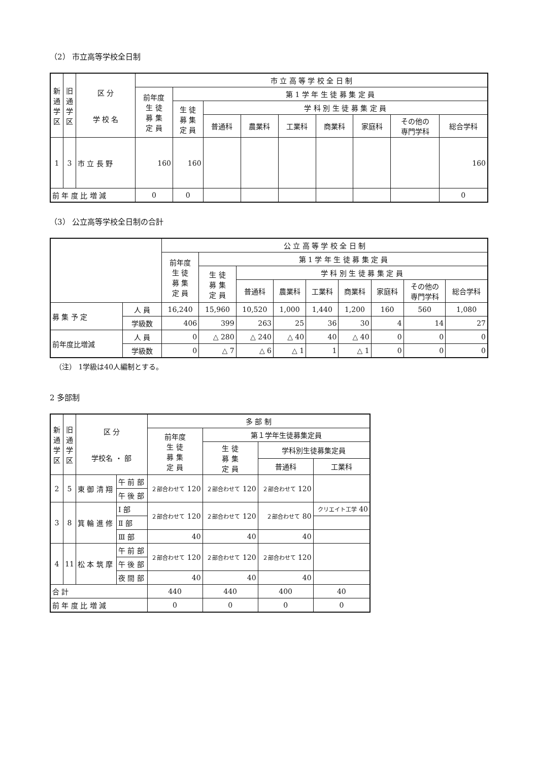（2） 市立高等学校全日制
| 新通学区 | 旧通学区 | 区 分 学 校 名 | 市 立 高 等 学 校 全 日 制 | | | | | | | | |
| --- | --- | --- | --- | --- | --- | --- | --- | --- | --- | --- | --- |
| | | | 前年度 生 徒 募 集 定 員 | 第 1 学 年 生 徒 募 集 定 員 | | | | | | | |
| | | | | 生 徒 募 集 定 員 | 学 科 別 生 徒 募 集 定 員 | | | | | | |
| | | | | | 普通科 | 農業科 | 工業科 | 商業科 | 家庭科 | その他の 専門学科 | 総合学科 |
| 1 | 3 | 市 立 長 野 | 160 | 160 | | | | | | | 160 |
| 前 年 度 比 増 減 | | | 0 | 0 | | | | | | | 0 |
（3） 公立高等学校全日制の合計
| | | 公 立 高 等 学 校 全 日 制 | | | | | | | | |
| --- | --- | --- | --- | --- | --- | --- | --- | --- | --- | --- |
| | | 前年度 生 徒 募 集 定 員 | 第 1 学 年 生 徒 募 集 定 員 | | | | | | | |
| | | | 生 徒 募 集 定 員 | 学 科 別 生 徒 募 集 定 員 | | | | | | |
| | | | | 普通科 | 農業科 | 工業科 | 商業科 | 家庭科 | その他の 専門学科 | 総合学科 |
| 募 集 予 定 | 人 員 | 16,240 | 15,960 | 10,520 | 1,000 | 1,440 | 1,200 | 160 | 560 | 1,080 |
| | 学級数 | 406 | 399 | 263 | 25 | 36 | 30 | 4 | 14 | 27 |
| 前年度比増減 | 人 員 | 0 | △ 280 | △ 240 | △ 40 | 40 | △ 40 | 0 | 0 | 0 |
| | 学級数 | 0 | △ 7 | △ 6 | △ 1 | 1 | △ 1 | 0 | 0 | 0 |
（注） 1学級は40人編制とする。
2 多部制
| 新通学区 | 旧通学区 | 区 分 学校名 ・ 部 | | 多 部 制 | | | |
| --- | --- | --- | --- | --- | --- | --- | --- |
| | | | | 前年度 生 徒 募 集 定 員 | 第１学年生徒募集定員 | | |
| | | | | | 生 徒 募 集 定 員 | 学科別生徒募集定員 | |
| | | | | | | 普通科 | 工業科 |
| 2 | 5 | 東 御 清 翔 | 午 前 部 | ２部合わせて 120 | ２部合わせて 120 | ２部合わせて 120 | |
| | | | 午 後 部 | | | | |
| 3 | 8 | 箕 輪 進 修 | Ⅰ 部 | ２部合わせて 120 | ２部合わせて 120 | ２部合わせて 80 | クリエイト工学 40 |
| | | | Ⅱ 部 | | | | |
| | | | Ⅲ 部 | 40 | 40 | 40 | |
| 4 | 11 | 松 本 筑 摩 | 午 前 部 | ２部合わせて 120 | ２部合わせて 120 | ２部合わせて 120 | |
| | | | 午 後 部 | | | | |
| | | | 夜 間 部 | 40 | 40 | 40 | |
| 合 計 | | | | 440 | 440 | 400 | 40 |
| 前 年 度 比 増 減 | | | | 0 | 0 | 0 | 0 |